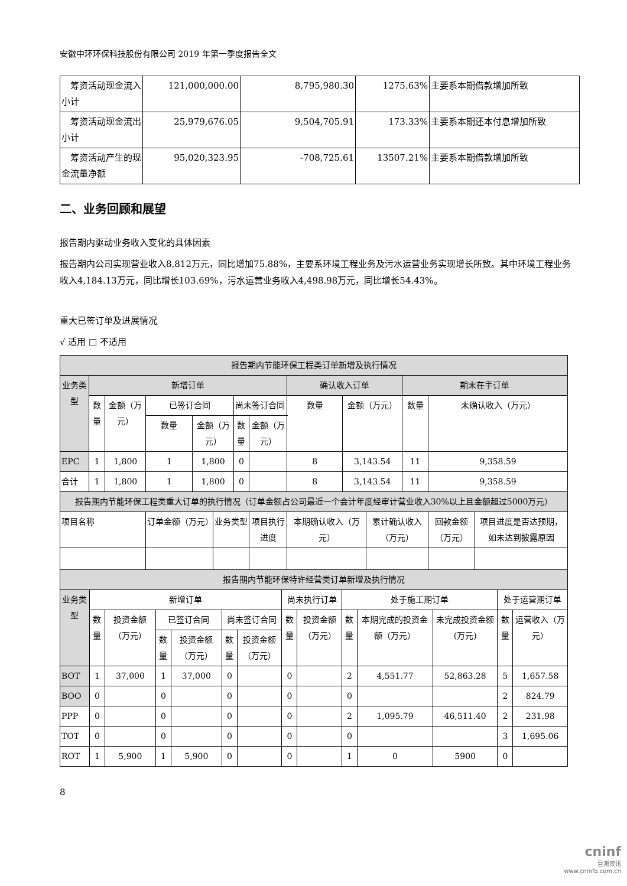安徽中环环保科技股份有限公司 2019 年第一季度报告全文
| 筹资活动现金流入小计 | 121,000,000.00 | 8,795,980.30 | 1275.63% | 主要系本期借款增加所致 |
| 筹资活动现金流出小计 | 25,979,676.05 | 9,504,705.91 | 173.33% | 主要系本期还本付息增加所致 |
| 筹资活动产生的现金流量净额 | 95,020,323.95 | -708,725.61 | 13507.21% | 主要系本期借款增加所致 |
二、业务回顾和展望
报告期内驱动业务收入变化的具体因素
报告期内公司实现营业收入8,812万元，同比增加75.88%，主要系环境工程业务及污水运营业务实现增长所致。其中环境工程业务收入4,184.13万元，同比增长103.69%，污水运营业务收入4,498.98万元，同比增长54.43%。
重大已签订单及进展情况
√ 适用 □ 不适用
| 报告期内节能环保工程类订单新增及执行情况 | | | | | | | | | | | | | |
| --- | --- | --- | --- | --- | --- | --- | --- | --- | --- | --- | --- | --- | --- |
| 业务类型 | 新增订单 | | | | | | | 确认收入订单 | | | 期末在手订单 | | |
| | 数量 | 金额（万元） | 已签订合同 | | | 尚未签订合同 | | 数量 | 金额（万元） | | 数量 | 未确认收入（万元） | |
| | | | 数量 | 金额（万元） | | 数量 | 金额（万元） | | | | | | |
| EPC | 1 | 1,800 | 1 | 1,800 | | 0 | | 8 | 3,143.54 | | 11 | 9,358.59 | |
| 合计 | 1 | 1,800 | 1 | 1,800 | | 0 | | 8 | 3,143.54 | | 11 | 9,358.59 | |
| 报告期内节能环保工程类重大订单的执行情况（订单金额占公司最近一个会计年度经审计营业收入30%以上且金额超过5000万元） | | | | | | | | | | | | | |
| 项目名称 | | | 订单金额（万元） | | 业务类型 | | 项目执行进度 | 本期确认收入（万元） | | 累计确认收入（万元） | | 回款金额（万元） | 项目进度是否达预期，如未达到披露原因 |
| 报告期内节能环保特许经营类订单新增及执行情况 | | | | | | | | | | | | | |
| 业务类型 | 新增订单 | | | | | | 尚未执行订单 | | 处于施工期订单 | | | 处于运营期订单 | |
| --- | --- | --- | --- | --- | --- | --- | --- | --- | --- | --- | --- | --- | --- |
| | 数量 | 投资金额（万元） | 已签订合同 | | 尚未签订合同 | | 数量 | 投资金额（万元） | 数量 | 本期完成的投资金额（万元） | 未完成投资金额(万元) | 数量 | 运营收入（万元） |
| | | | 数量 | 投资金额（万元） | 数量 | 投资金额（万元） | | | | | | | |
| BOT | 1 | 37,000 | 1 | 37,000 | 0 | | 0 | | 2 | 4,551.77 | 52,863.28 | 5 | 1,657.58 |
| BOO | 0 | | 0 | | 0 | | 0 | | 0 | | | 2 | 824.79 |
| PPP | 0 | | 0 | | 0 | | 0 | | 2 | 1,095.79 | 46,511.40 | 2 | 231.98 |
| TOT | 0 | | 0 | | 0 | | 0 | | 0 | | | 3 | 1,695.06 |
| ROT | 1 | 5,900 | 1 | 5,900 | 0 | | 0 | | 1 | 0 | 5900 | 0 | |
8
cninf
巨潮资讯
www.cninfo.com.cn